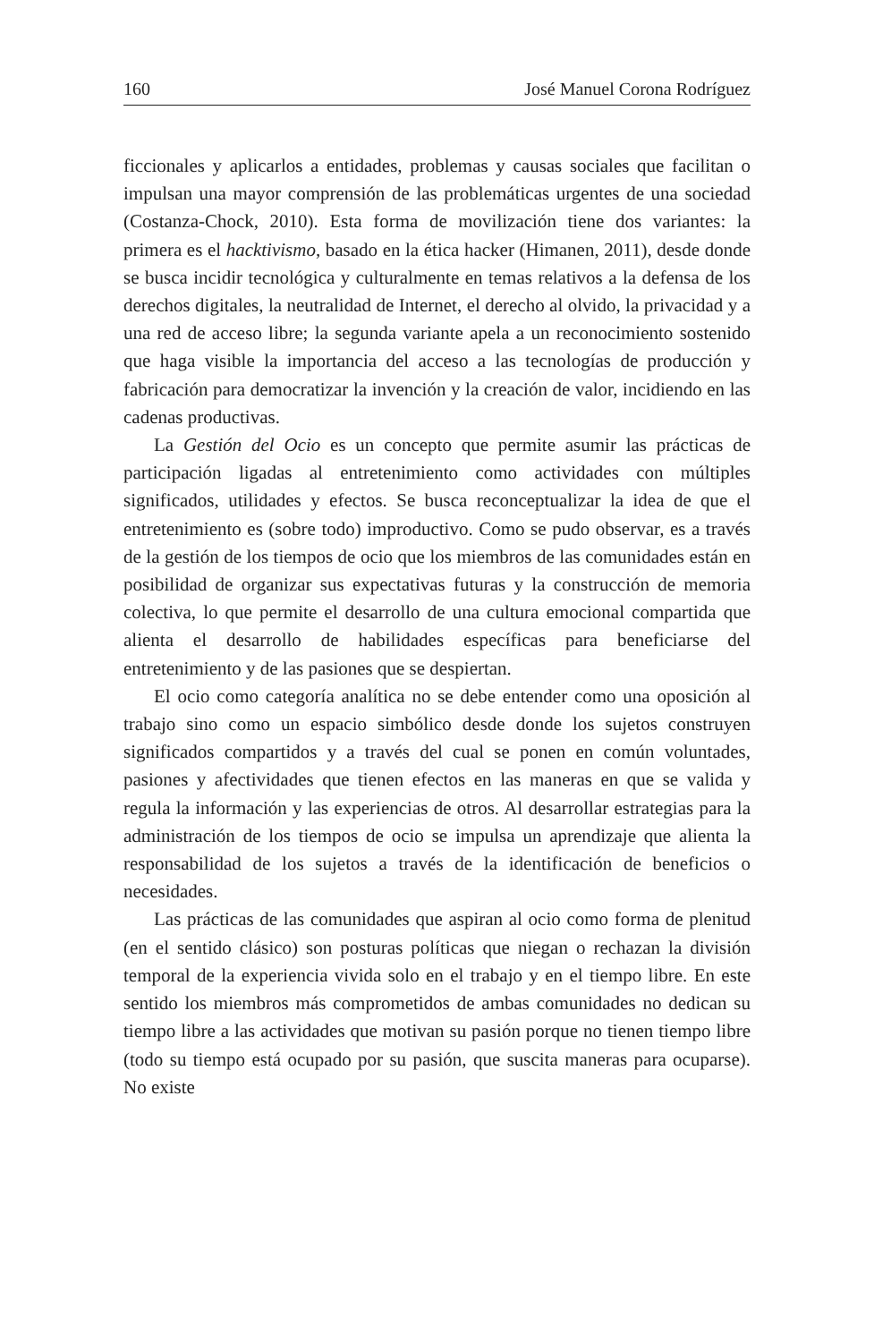160 José Manuel Corona Rodríguez
ficcionales y aplicarlos a entidades, problemas y causas sociales que facilitan o impulsan una mayor comprensión de las problemáticas urgentes de una sociedad (Costanza-Chock, 2010). Esta forma de movilización tiene dos variantes: la primera es el hacktivismo, basado en la ética hacker (Himanen, 2011), desde donde se busca incidir tecnológica y culturalmente en temas relativos a la defensa de los derechos digitales, la neutralidad de Internet, el derecho al olvido, la privacidad y a una red de acceso libre; la segunda variante apela a un reconocimiento sostenido que haga visible la importancia del acceso a las tecnologías de producción y fabricación para democratizar la invención y la creación de valor, incidiendo en las cadenas productivas.
La Gestión del Ocio es un concepto que permite asumir las prácticas de participación ligadas al entretenimiento como actividades con múltiples significados, utilidades y efectos. Se busca reconceptualizar la idea de que el entretenimiento es (sobre todo) improductivo. Como se pudo observar, es a través de la gestión de los tiempos de ocio que los miembros de las comunidades están en posibilidad de organizar sus expectativas futuras y la construcción de memoria colectiva, lo que permite el desarrollo de una cultura emocional compartida que alienta el desarrollo de habilidades específicas para beneficiarse del entretenimiento y de las pasiones que se despiertan.
El ocio como categoría analítica no se debe entender como una oposición al trabajo sino como un espacio simbólico desde donde los sujetos construyen significados compartidos y a través del cual se ponen en común voluntades, pasiones y afectividades que tienen efectos en las maneras en que se valida y regula la información y las experiencias de otros. Al desarrollar estrategias para la administración de los tiempos de ocio se impulsa un aprendizaje que alienta la responsabilidad de los sujetos a través de la identificación de beneficios o necesidades.
Las prácticas de las comunidades que aspiran al ocio como forma de plenitud (en el sentido clásico) son posturas políticas que niegan o rechazan la división temporal de la experiencia vivida solo en el trabajo y en el tiempo libre. En este sentido los miembros más comprometidos de ambas comunidades no dedican su tiempo libre a las actividades que motivan su pasión porque no tienen tiempo libre (todo su tiempo está ocupado por su pasión, que suscita maneras para ocuparse). No existe